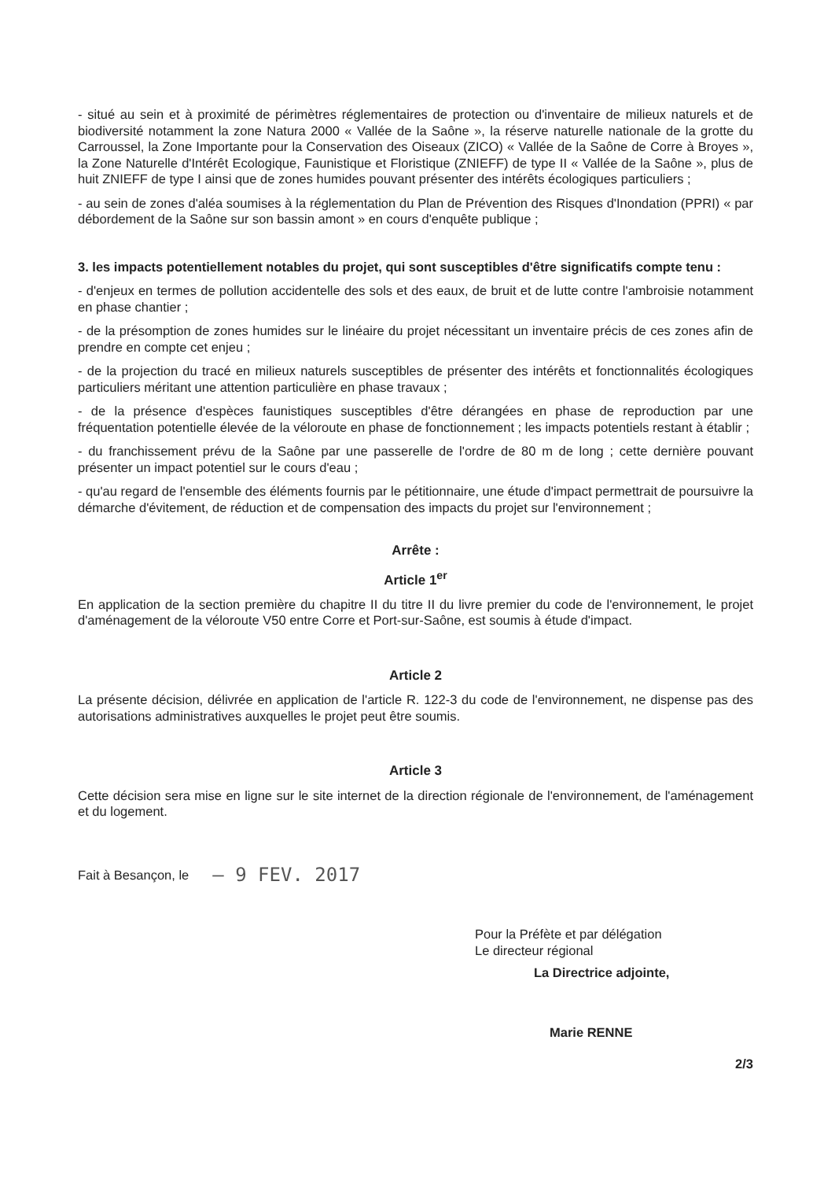- situé au sein et à proximité de périmètres réglementaires de protection ou d'inventaire de milieux naturels et de biodiversité notamment la zone Natura 2000 « Vallée de la Saône », la réserve naturelle nationale de la grotte du Carroussel, la Zone Importante pour la Conservation des Oiseaux (ZICO) « Vallée de la Saône de Corre à Broyes », la Zone Naturelle d'Intérêt Ecologique, Faunistique et Floristique (ZNIEFF) de type II « Vallée de la Saône », plus de huit ZNIEFF de type I ainsi que de zones humides pouvant présenter des intérêts écologiques particuliers ;
- au sein de zones d'aléa soumises à la réglementation du Plan de Prévention des Risques d'Inondation (PPRI) « par débordement de la Saône sur son bassin amont » en cours d'enquête publique ;
3. les impacts potentiellement notables du projet, qui sont susceptibles d'être significatifs compte tenu :
- d'enjeux en termes de pollution accidentelle des sols et des eaux, de bruit et de lutte contre l'ambroisie notamment en phase chantier ;
- de la présomption de zones humides sur le linéaire du projet nécessitant un inventaire précis de ces zones afin de prendre en compte cet enjeu ;
- de la projection du tracé en milieux naturels susceptibles de présenter des intérêts et fonctionnalités écologiques particuliers méritant une attention particulière en phase travaux ;
- de la présence d'espèces faunistiques susceptibles d'être dérangées en phase de reproduction par une fréquentation potentielle élevée de la véloroute en phase de fonctionnement ; les impacts potentiels restant à établir ;
- du franchissement prévu de la Saône par une passerelle de l'ordre de 80 m de long ; cette dernière pouvant présenter un impact potentiel sur le cours d'eau ;
- qu'au regard de l'ensemble des éléments fournis par le pétitionnaire, une étude d'impact permettrait de poursuivre la démarche d'évitement, de réduction et de compensation des impacts du projet sur l'environnement ;
Arrête :
Article 1<sup>er</sup>
En application de la section première du chapitre II du titre II du livre premier du code de l'environnement, le projet d'aménagement de la véloroute V50 entre Corre et Port-sur-Saône, est soumis à étude d'impact.
Article 2
La présente décision, délivrée en application de l'article R. 122-3 du code de l'environnement, ne dispense pas des autorisations administratives auxquelles le projet peut être soumis.
Article 3
Cette décision sera mise en ligne sur le site internet de la direction régionale de l'environnement, de l'aménagement et du logement.
Fait à Besançon, le – 9 FEV. 2017
Pour la Préfète et par délégation
Le directeur régional
La Directrice adjointe,
Marie RENNE
2/3